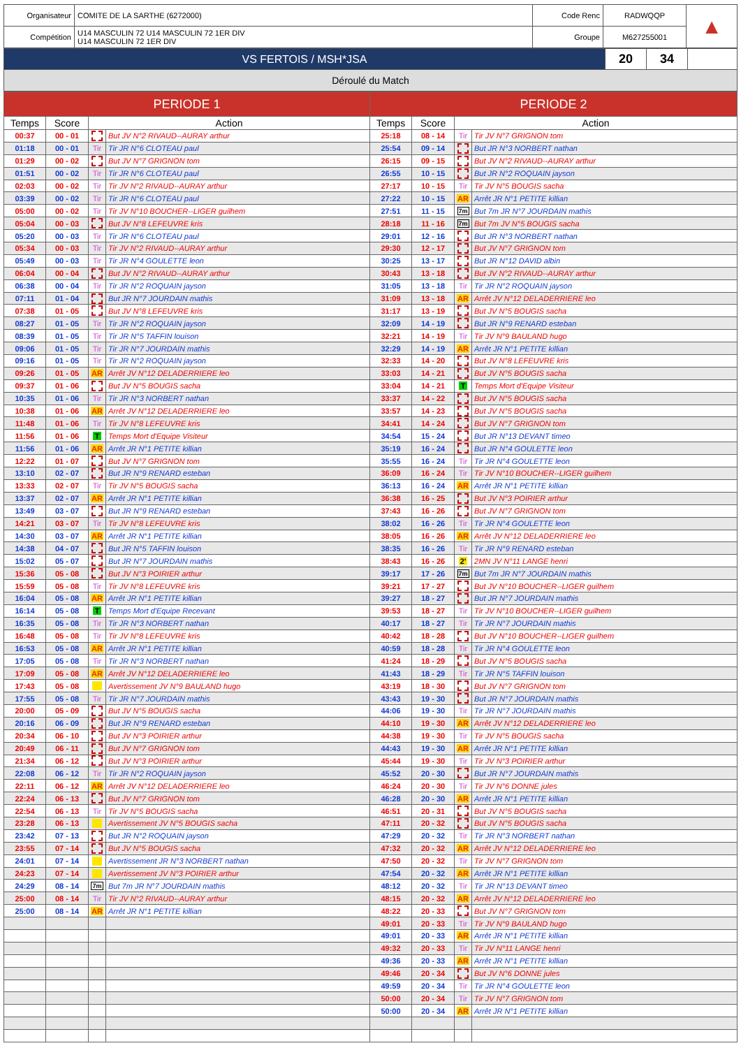| Organisateur | COMITE DE LA SARTHE (6272000) | Code Renc | RADWQQP | ▲ |
| Compétition | U14 MASCULIN 72 U14 MASCULIN 72 1ER DIV U14 MASCULIN 72 1ER DIV | Groupe | M627255001 | |
| VS FERTOIS / MSH*JSA | 20 | 34 | |
Déroulé du Match
| PERIODE 1 | | | | PERIODE 2 | | | |
| --- | --- | --- | --- | --- | --- | --- | --- |
| Temps | Score | Action | | Temps | Score | Action | |
| 00:37 | 00 - 01 | | But JV N°2 RIVAUD--AURAY arthur | 25:18 | 08 - 14 | Tir | Tir JV N°7 GRIGNON tom |
| 01:18 | 00 - 01 | Tir | Tir JR N°6 CLOTEAU paul | 25:54 | 09 - 14 | | But JR N°3 NORBERT nathan |
| 01:29 | 00 - 02 | | But JV N°7 GRIGNON tom | 26:15 | 09 - 15 | | But JV N°2 RIVAUD--AURAY arthur |
| 01:51 | 00 - 02 | Tir | Tir JR N°6 CLOTEAU paul | 26:55 | 10 - 15 | | But JR N°2 ROQUAIN jayson |
| 02:03 | 00 - 02 | Tir | Tir JV N°2 RIVAUD--AURAY arthur | 27:17 | 10 - 15 | Tir | Tir JV N°5 BOUGIS sacha |
| 03:39 | 00 - 02 | Tir | Tir JR N°6 CLOTEAU paul | 27:22 | 10 - 15 | AR | Arrêt JR N°1 PETITE killian |
| 05:00 | 00 - 02 | Tir | Tir JV N°10 BOUCHER--LIGER guilhem | 27:51 | 11 - 15 | 7m | But 7m JR N°7 JOURDAIN mathis |
| 05:04 | 00 - 03 | | But JV N°8 LEFEUVRE kris | 28:18 | 11 - 16 | 7m | But 7m JV N°5 BOUGIS sacha |
| 05:20 | 00 - 03 | Tir | Tir JR N°6 CLOTEAU paul | 29:01 | 12 - 16 | | But JR N°3 NORBERT nathan |
| 05:34 | 00 - 03 | Tir | Tir JV N°2 RIVAUD--AURAY arthur | 29:30 | 12 - 17 | | But JV N°7 GRIGNON tom |
| 05:49 | 00 - 03 | Tir | Tir JR N°4 GOULETTE leon | 30:25 | 13 - 17 | | But JR N°12 DAVID albin |
| 06:04 | 00 - 04 | | But JV N°2 RIVAUD--AURAY arthur | 30:43 | 13 - 18 | | But JV N°2 RIVAUD--AURAY arthur |
| 06:38 | 00 - 04 | Tir | Tir JR N°2 ROQUAIN jayson | 31:05 | 13 - 18 | Tir | Tir JR N°2 ROQUAIN jayson |
| 07:11 | 01 - 04 | | But JR N°7 JOURDAIN mathis | 31:09 | 13 - 18 | AR | Arrêt JV N°12 DELADERRIERE leo |
| 07:38 | 01 - 05 | | But JV N°8 LEFEUVRE kris | 31:17 | 13 - 19 | | But JV N°5 BOUGIS sacha |
| 08:27 | 01 - 05 | Tir | Tir JR N°2 ROQUAIN jayson | 32:09 | 14 - 19 | | But JR N°9 RENARD esteban |
| 08:39 | 01 - 05 | Tir | Tir JR N°5 TAFFIN louison | 32:21 | 14 - 19 | Tir | Tir JV N°9 BAULAND hugo |
| 09:06 | 01 - 05 | Tir | Tir JR N°7 JOURDAIN mathis | 32:29 | 14 - 19 | AR | Arrêt JR N°1 PETITE killian |
| 09:16 | 01 - 05 | Tir | Tir JR N°2 ROQUAIN jayson | 32:33 | 14 - 20 | | But JV N°8 LEFEUVRE kris |
| 09:26 | 01 - 05 | AR | Arrêt JV N°12 DELADERRIERE leo | 33:03 | 14 - 21 | | But JV N°5 BOUGIS sacha |
| 09:37 | 01 - 06 | | But JV N°5 BOUGIS sacha | 33:04 | 14 - 21 | T | Temps Mort d'Equipe Visiteur |
| 10:35 | 01 - 06 | Tir | Tir JR N°3 NORBERT nathan | 33:37 | 14 - 22 | | But JV N°5 BOUGIS sacha |
| 10:38 | 01 - 06 | AR | Arrêt JV N°12 DELADERRIERE leo | 33:57 | 14 - 23 | | But JV N°5 BOUGIS sacha |
| 11:48 | 01 - 06 | Tir | Tir JV N°8 LEFEUVRE kris | 34:41 | 14 - 24 | | But JV N°7 GRIGNON tom |
| 11:56 | 01 - 06 | T | Temps Mort d'Equipe Visiteur | 34:54 | 15 - 24 | | But JR N°13 DEVANT timeo |
| 11:56 | 01 - 06 | AR | Arrêt JR N°1 PETITE killian | 35:19 | 16 - 24 | | But JR N°4 GOULETTE leon |
| 12:22 | 01 - 07 | | But JV N°7 GRIGNON tom | 35:55 | 16 - 24 | Tir | Tir JR N°4 GOULETTE leon |
| 13:10 | 02 - 07 | | But JR N°9 RENARD esteban | 36:09 | 16 - 24 | Tir | Tir JV N°10 BOUCHER--LIGER guilhem |
| 13:33 | 02 - 07 | Tir | Tir JV N°5 BOUGIS sacha | 36:13 | 16 - 24 | AR | Arrêt JR N°1 PETITE killian |
| 13:37 | 02 - 07 | AR | Arrêt JR N°1 PETITE killian | 36:38 | 16 - 25 | | But JV N°3 POIRIER arthur |
| 13:49 | 03 - 07 | | But JR N°9 RENARD esteban | 37:43 | 16 - 26 | | But JV N°7 GRIGNON tom |
| 14:21 | 03 - 07 | Tir | Tir JV N°8 LEFEUVRE kris | 38:02 | 16 - 26 | Tir | Tir JR N°4 GOULETTE leon |
| 14:30 | 03 - 07 | AR | Arrêt JR N°1 PETITE killian | 38:05 | 16 - 26 | AR | Arrêt JV N°12 DELADERRIERE leo |
| 14:38 | 04 - 07 | | But JR N°5 TAFFIN louison | 38:35 | 16 - 26 | Tir | Tir JR N°9 RENARD esteban |
| 15:02 | 05 - 07 | | But JR N°7 JOURDAIN mathis | 38:43 | 16 - 26 | 2' | 2MN JV N°11 LANGE henri |
| 15:36 | 05 - 08 | | But JV N°3 POIRIER arthur | 39:17 | 17 - 26 | 7m | But 7m JR N°7 JOURDAIN mathis |
| 15:59 | 05 - 08 | Tir | Tir JV N°8 LEFEUVRE kris | 39:21 | 17 - 27 | | But JV N°10 BOUCHER--LIGER guilhem |
| 16:04 | 05 - 08 | AR | Arrêt JR N°1 PETITE killian | 39:27 | 18 - 27 | | But JR N°7 JOURDAIN mathis |
| 16:14 | 05 - 08 | T | Temps Mort d'Equipe Recevant | 39:53 | 18 - 27 | Tir | Tir JV N°10 BOUCHER--LIGER guilhem |
| 16:35 | 05 - 08 | Tir | Tir JR N°3 NORBERT nathan | 40:17 | 18 - 27 | Tir | Tir JR N°7 JOURDAIN mathis |
| 16:48 | 05 - 08 | Tir | Tir JV N°8 LEFEUVRE kris | 40:42 | 18 - 28 | | But JV N°10 BOUCHER--LIGER guilhem |
| 16:53 | 05 - 08 | AR | Arrêt JR N°1 PETITE killian | 40:59 | 18 - 28 | Tir | Tir JR N°4 GOULETTE leon |
| 17:05 | 05 - 08 | Tir | Tir JR N°3 NORBERT nathan | 41:24 | 18 - 29 | | But JV N°5 BOUGIS sacha |
| 17:09 | 05 - 08 | AR | Arrêt JV N°12 DELADERRIERE leo | 41:43 | 18 - 29 | Tir | Tir JR N°5 TAFFIN louison |
| 17:43 | 05 - 08 | | Avertissement JV N°9 BAULAND hugo | 43:19 | 18 - 30 | | But JV N°7 GRIGNON tom |
| 17:55 | 05 - 08 | Tir | Tir JR N°7 JOURDAIN mathis | 43:43 | 19 - 30 | | But JR N°7 JOURDAIN mathis |
| 20:00 | 05 - 09 | | But JV N°5 BOUGIS sacha | 44:06 | 19 - 30 | Tir | Tir JR N°7 JOURDAIN mathis |
| 20:16 | 06 - 09 | | But JR N°9 RENARD esteban | 44:10 | 19 - 30 | AR | Arrêt JV N°12 DELADERRIERE leo |
| 20:34 | 06 - 10 | | But JV N°3 POIRIER arthur | 44:38 | 19 - 30 | Tir | Tir JV N°5 BOUGIS sacha |
| 20:49 | 06 - 11 | | But JV N°7 GRIGNON tom | 44:43 | 19 - 30 | AR | Arrêt JR N°1 PETITE killian |
| 21:34 | 06 - 12 | | But JV N°3 POIRIER arthur | 45:44 | 19 - 30 | Tir | Tir JV N°3 POIRIER arthur |
| 22:08 | 06 - 12 | Tir | Tir JR N°2 ROQUAIN jayson | 45:52 | 20 - 30 | | But JR N°7 JOURDAIN mathis |
| 22:11 | 06 - 12 | AR | Arrêt JV N°12 DELADERRIERE leo | 46:24 | 20 - 30 | Tir | Tir JV N°6 DONNE jules |
| 22:24 | 06 - 13 | | But JV N°7 GRIGNON tom | 46:28 | 20 - 30 | AR | Arrêt JR N°1 PETITE killian |
| 22:54 | 06 - 13 | Tir | Tir JV N°5 BOUGIS sacha | 46:51 | 20 - 31 | | But JV N°5 BOUGIS sacha |
| 23:28 | 06 - 13 | | Avertissement JV N°5 BOUGIS sacha | 47:11 | 20 - 32 | | But JV N°5 BOUGIS sacha |
| 23:42 | 07 - 13 | | But JR N°2 ROQUAIN jayson | 47:29 | 20 - 32 | Tir | Tir JR N°3 NORBERT nathan |
| 23:55 | 07 - 14 | | But JV N°5 BOUGIS sacha | 47:32 | 20 - 32 | AR | Arrêt JV N°12 DELADERRIERE leo |
| 24:01 | 07 - 14 | | Avertissement JR N°3 NORBERT nathan | 47:50 | 20 - 32 | Tir | Tir JV N°7 GRIGNON tom |
| 24:23 | 07 - 14 | | Avertissement JV N°3 POIRIER arthur | 47:54 | 20 - 32 | AR | Arrêt JR N°1 PETITE killian |
| 24:29 | 08 - 14 | 7m | But 7m JR N°7 JOURDAIN mathis | 48:12 | 20 - 32 | Tir | Tir JR N°13 DEVANT timeo |
| 25:00 | 08 - 14 | Tir | Tir JV N°2 RIVAUD--AURAY arthur | 48:15 | 20 - 32 | AR | Arrêt JV N°12 DELADERRIERE leo |
| 25:00 | 08 - 14 | AR | Arrêt JR N°1 PETITE killian | 48:22 | 20 - 33 | | But JV N°7 GRIGNON tom |
| | | | | 49:01 | 20 - 33 | Tir | Tir JV N°9 BAULAND hugo |
| | | | | 49:01 | 20 - 33 | AR | Arrêt JR N°1 PETITE killian |
| | | | | 49:32 | 20 - 33 | Tir | Tir JV N°11 LANGE henri |
| | | | | 49:36 | 20 - 33 | AR | Arrêt JR N°1 PETITE killian |
| | | | | 49:46 | 20 - 34 | | But JV N°6 DONNE jules |
| | | | | 49:59 | 20 - 34 | Tir | Tir JR N°4 GOULETTE leon |
| | | | | 50:00 | 20 - 34 | Tir | Tir JV N°7 GRIGNON tom |
| | | | | 50:00 | 20 - 34 | AR | Arrêt JR N°1 PETITE killian |